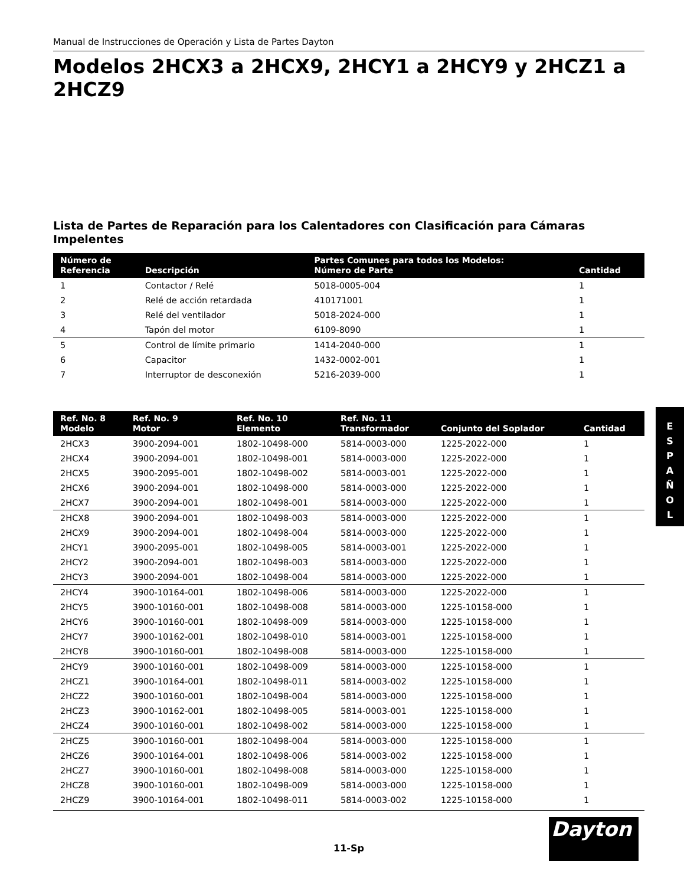Manual de Instrucciones de Operación y Lista de Partes Dayton
Modelos 2HCX3 a 2HCX9, 2HCY1 a 2HCY9 y 2HCZ1 a 2HCZ9
Lista de Partes de Reparación para los Calentadores con Clasificación para Cámaras Impelentes
| Número de Referencia | Descripción | Partes Comunes para todos los Modelos: Número de Parte | Cantidad |
| --- | --- | --- | --- |
| 1 | Contactor / Relé | 5018-0005-004 | 1 |
| 2 | Relé de acción retardada | 410171001 | 1 |
| 3 | Relé del ventilador | 5018-2024-000 | 1 |
| 4 | Tapón del motor | 6109-8090 | 1 |
| 5 | Control de límite primario | 1414-2040-000 | 1 |
| 6 | Capacitor | 1432-0002-001 | 1 |
| 7 | Interruptor de desconexión | 5216-2039-000 | 1 |
| Ref. No. 8 Modelo | Ref. No. 9 Motor | Ref. No. 10 Elemento | Ref. No. 11 Transformador | Conjunto del Soplador | Cantidad |
| --- | --- | --- | --- | --- | --- |
| 2HCX3 | 3900-2094-001 | 1802-10498-000 | 5814-0003-000 | 1225-2022-000 | 1 |
| 2HCX4 | 3900-2094-001 | 1802-10498-001 | 5814-0003-000 | 1225-2022-000 | 1 |
| 2HCX5 | 3900-2095-001 | 1802-10498-002 | 5814-0003-001 | 1225-2022-000 | 1 |
| 2HCX6 | 3900-2094-001 | 1802-10498-000 | 5814-0003-000 | 1225-2022-000 | 1 |
| 2HCX7 | 3900-2094-001 | 1802-10498-001 | 5814-0003-000 | 1225-2022-000 | 1 |
| 2HCX8 | 3900-2094-001 | 1802-10498-003 | 5814-0003-000 | 1225-2022-000 | 1 |
| 2HCX9 | 3900-2094-001 | 1802-10498-004 | 5814-0003-000 | 1225-2022-000 | 1 |
| 2HCY1 | 3900-2095-001 | 1802-10498-005 | 5814-0003-001 | 1225-2022-000 | 1 |
| 2HCY2 | 3900-2094-001 | 1802-10498-003 | 5814-0003-000 | 1225-2022-000 | 1 |
| 2HCY3 | 3900-2094-001 | 1802-10498-004 | 5814-0003-000 | 1225-2022-000 | 1 |
| 2HCY4 | 3900-10164-001 | 1802-10498-006 | 5814-0003-000 | 1225-2022-000 | 1 |
| 2HCY5 | 3900-10160-001 | 1802-10498-008 | 5814-0003-000 | 1225-10158-000 | 1 |
| 2HCY6 | 3900-10160-001 | 1802-10498-009 | 5814-0003-000 | 1225-10158-000 | 1 |
| 2HCY7 | 3900-10162-001 | 1802-10498-010 | 5814-0003-001 | 1225-10158-000 | 1 |
| 2HCY8 | 3900-10160-001 | 1802-10498-008 | 5814-0003-000 | 1225-10158-000 | 1 |
| 2HCY9 | 3900-10160-001 | 1802-10498-009 | 5814-0003-000 | 1225-10158-000 | 1 |
| 2HCZ1 | 3900-10164-001 | 1802-10498-011 | 5814-0003-002 | 1225-10158-000 | 1 |
| 2HCZ2 | 3900-10160-001 | 1802-10498-004 | 5814-0003-000 | 1225-10158-000 | 1 |
| 2HCZ3 | 3900-10162-001 | 1802-10498-005 | 5814-0003-001 | 1225-10158-000 | 1 |
| 2HCZ4 | 3900-10160-001 | 1802-10498-002 | 5814-0003-000 | 1225-10158-000 | 1 |
| 2HCZ5 | 3900-10160-001 | 1802-10498-004 | 5814-0003-000 | 1225-10158-000 | 1 |
| 2HCZ6 | 3900-10164-001 | 1802-10498-006 | 5814-0003-002 | 1225-10158-000 | 1 |
| 2HCZ7 | 3900-10160-001 | 1802-10498-008 | 5814-0003-000 | 1225-10158-000 | 1 |
| 2HCZ8 | 3900-10160-001 | 1802-10498-009 | 5814-0003-000 | 1225-10158-000 | 1 |
| 2HCZ9 | 3900-10164-001 | 1802-10498-011 | 5814-0003-002 | 1225-10158-000 | 1 |
E
S
P
A
Ñ
O
L
Dayton
11-Sp